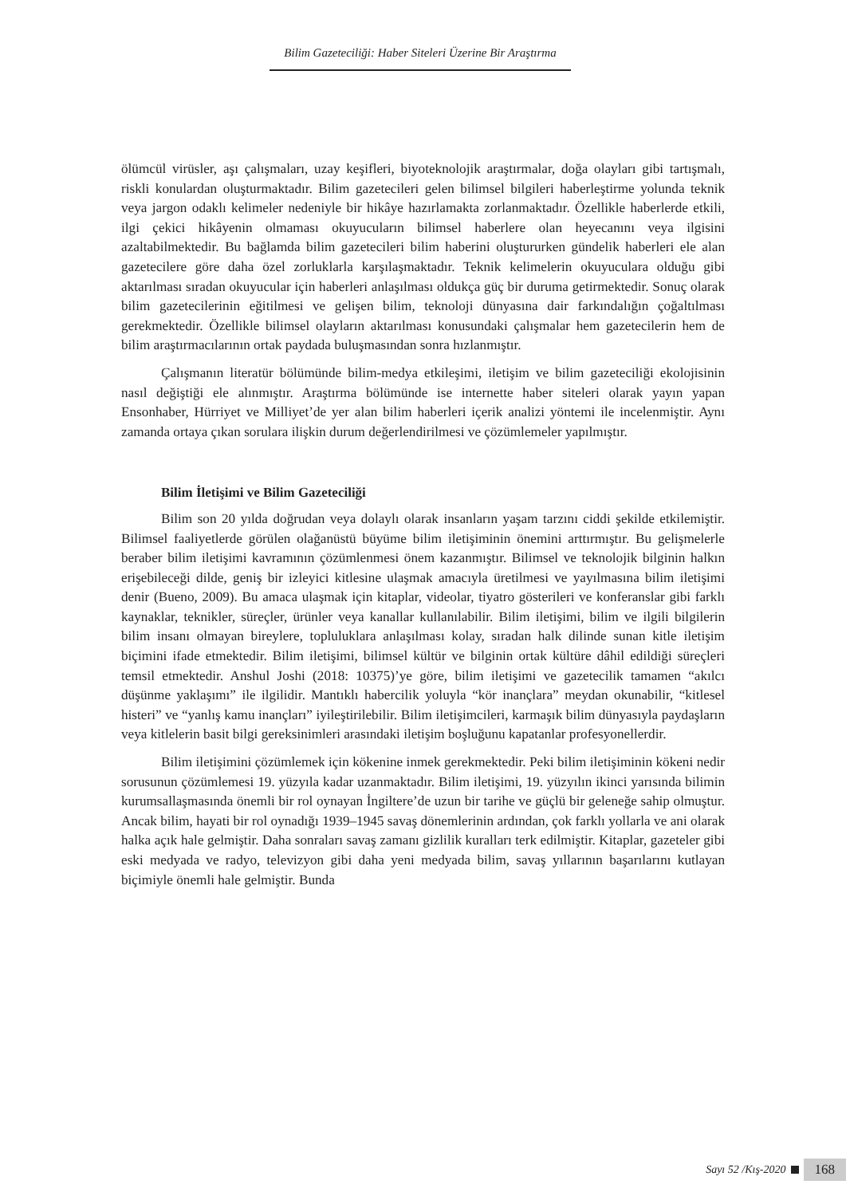Bilim Gazeteciliği: Haber Siteleri Üzerine Bir Araştırma
ölümcül virüsler, aşı çalışmaları, uzay keşifleri, biyoteknolojik araştırmalar, doğa olayları gibi tartışmalı, riskli konulardan oluşturmaktadır. Bilim gazetecileri gelen bilimsel bilgileri haberleştirme yolunda teknik veya jargon odaklı kelimeler nedeniyle bir hikâye hazırlamakta zorlanmaktadır. Özellikle haberlerde etkili, ilgi çekici hikâyenin olmaması okuyucuların bilimsel haberlere olan heyecanını veya ilgisini azaltabilmektedir. Bu bağlamda bilim gazetecileri bilim haberini oluştururken gündelik haberleri ele alan gazetecilere göre daha özel zorluklarla karşılaşmaktadır. Teknik kelimelerin okuyuculara olduğu gibi aktarılması sıradan okuyucular için haberleri anlaşılması oldukça güç bir duruma getirmektedir. Sonuç olarak bilim gazetecilerinin eğitilmesi ve gelişen bilim, teknoloji dünyasına dair farkındalığın çoğaltılması gerekmektedir. Özellikle bilimsel olayların aktarılması konusundaki çalışmalar hem gazetecilerin hem de bilim araştırmacılarının ortak paydada buluşmasından sonra hızlanmıştır.
Çalışmanın literatür bölümünde bilim-medya etkileşimi, iletişim ve bilim gazeteciliği ekolojisinin nasıl değiştiği ele alınmıştır. Araştırma bölümünde ise internette haber siteleri olarak yayın yapan Ensonhaber, Hürriyet ve Milliyet’de yer alan bilim haberleri içerik analizi yöntemi ile incelenmiştir. Aynı zamanda ortaya çıkan sorulara ilişkin durum değerlendirilmesi ve çözümlemeler yapılmıştır.
Bilim İletişimi ve Bilim Gazeteciliği
Bilim son 20 yılda doğrudan veya dolaylı olarak insanların yaşam tarzını ciddi şekilde etkilemiştir. Bilimsel faaliyetlerde görülen olağanüstü büyüme bilim iletişiminin önemini arttırmıştır. Bu gelişmelerle beraber bilim iletişimi kavramının çözümlenmesi önem kazanmıştır. Bilimsel ve teknolojik bilginin halkın erişebileceği dilde, geniş bir izleyici kitlesine ulaşmak amacıyla üretilmesi ve yayılmasına bilim iletişimi denir (Bueno, 2009). Bu amaca ulaşmak için kitaplar, videolar, tiyatro gösterileri ve konferanslar gibi farklı kaynaklar, teknikler, süreçler, ürünler veya kanallar kullanılabilir. Bilim iletişimi, bilim ve ilgili bilgilerin bilim insanı olmayan bireylere, topluluklara anlaşılması kolay, sıradan halk dilinde sunan kitle iletişim biçimini ifade etmektedir. Bilim iletişimi, bilimsel kültür ve bilginin ortak kültüre dâhil edildiği süreçleri temsil etmektedir. Anshul Joshi (2018: 10375)’ye göre, bilim iletişimi ve gazetecilik tamamen “akılcı düşünme yaklaşımı” ile ilgilidir. Mantıklı habercilik yoluyla “kör inançlara” meydan okunabilir, “kitlesel histeri” ve “yanlış kamu inançları” iyileştirilebilir. Bilim iletişimcileri, karmaşık bilim dünyasıyla paydaşların veya kitlelerin basit bilgi gereksinimleri arasındaki iletişim boşluğunu kapatanlar profesyonellerdir.
Bilim iletişimini çözümlemek için kökenine inmek gerekmektedir. Peki bilim iletişiminin kökeni nedir sorusunun çözümlemesi 19. yüzyıla kadar uzanmaktadır. Bilim iletişimi, 19. yüzyılın ikinci yarısında bilimin kurumsallaşmasında önemli bir rol oynayan İngiltere’de uzun bir tarihe ve güçlü bir geleneğe sahip olmuştur. Ancak bilim, hayati bir rol oynadığı 1939–1945 savaş dönemlerinin ardından, çok farklı yollarla ve ani olarak halka açık hale gelmiştir. Daha sonraları savaş zamanı gizlilik kuralları terk edilmiştir. Kitaplar, gazeteler gibi eski medyada ve radyo, televizyon gibi daha yeni medyada bilim, savaş yıllarının başarılarını kutlayan biçimiyle önemli hale gelmiştir. Bunda
Sayı 52 /Kış-2020 168